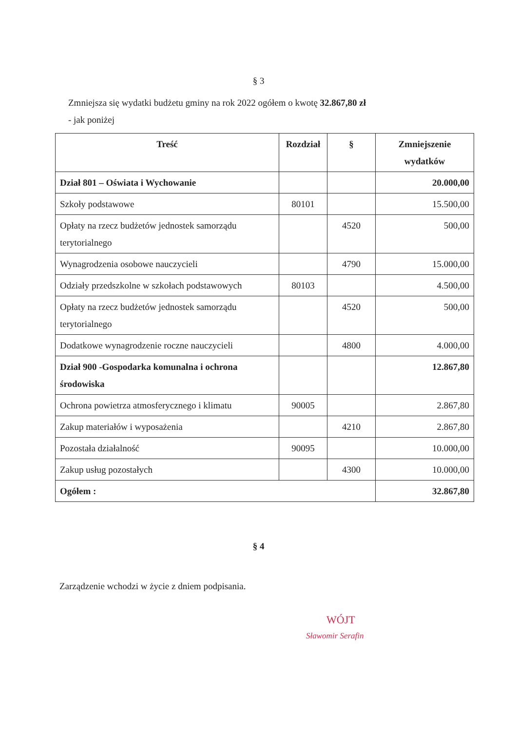§ 3
Zmniejsza się wydatki budżetu gminy na rok 2022 ogółem o kwotę 32.867,80 zł
- jak poniżej
| Treść | Rozdział | § | Zmniejszenie wydatków |
| --- | --- | --- | --- |
| Dział 801 – Oświata i Wychowanie | | | 20.000,00 |
| Szkoły podstawowe | 80101 | | 15.500,00 |
| Opłaty na rzecz budżetów jednostek samorządu terytorialnego | | 4520 | 500,00 |
| Wynagrodzenia osobowe nauczycieli | | 4790 | 15.000,00 |
| Odziały przedszkolne w szkołach podstawowych | 80103 | | 4.500,00 |
| Opłaty na rzecz budżetów jednostek samorządu terytorialnego | | 4520 | 500,00 |
| Dodatkowe wynagrodzenie roczne nauczycieli | | 4800 | 4.000,00 |
| Dział 900 -Gospodarka komunalna i ochrona środowiska | | | 12.867,80 |
| Ochrona powietrza atmosferycznego i klimatu | 90005 | | 2.867,80 |
| Zakup materiałów i wyposażenia | | 4210 | 2.867,80 |
| Pozostała działalność | 90095 | | 10.000,00 |
| Zakup usług pozostałych | | 4300 | 10.000,00 |
| Ogółem : | | | 32.867,80 |
§ 4
Zarządzenie wchodzi w życie z dniem podpisania.
WÓJT
Sławomir Serafin